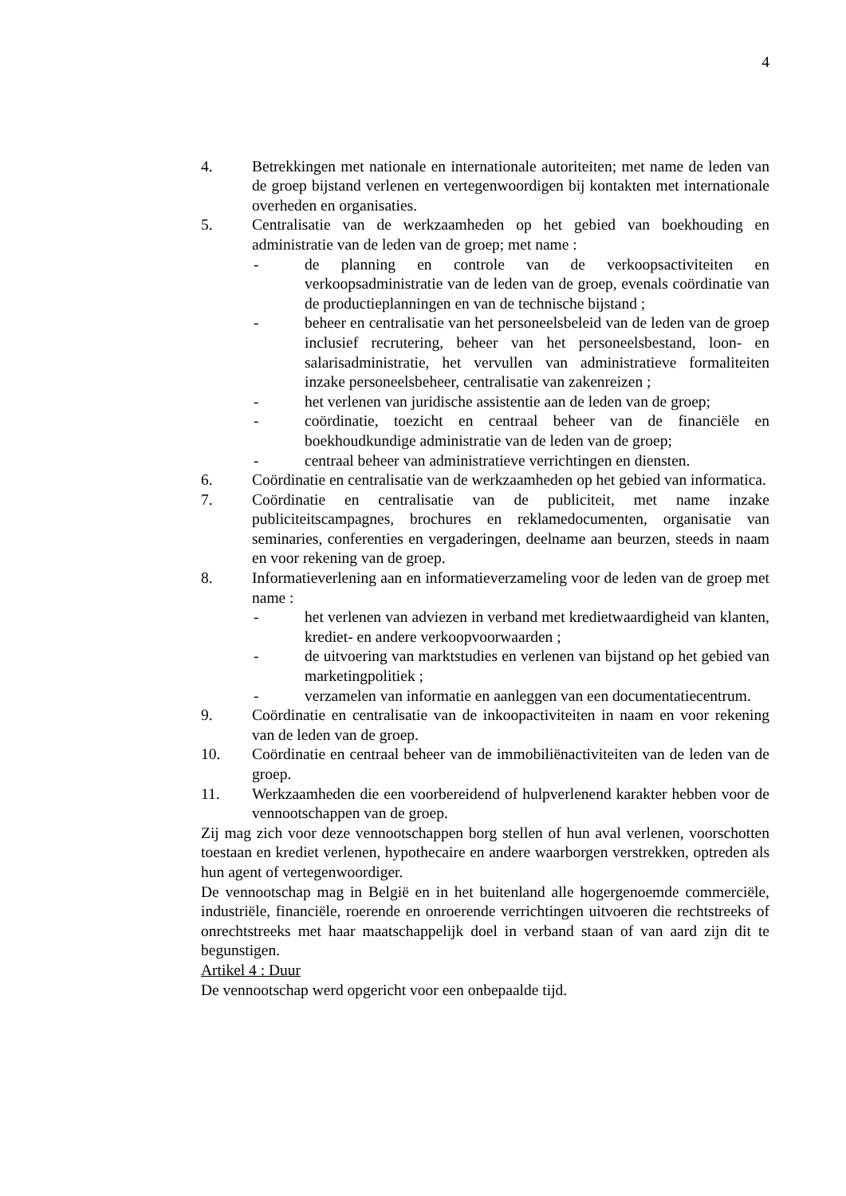4
4. Betrekkingen met nationale en internationale autoriteiten; met name de leden van de groep bijstand verlenen en vertegenwoordigen bij kontakten met internationale overheden en organisaties.
5. Centralisatie van de werkzaamheden op het gebied van boekhouding en administratie van de leden van de groep; met name :
- de planning en controle van de verkoopsactiviteiten en verkoopsadministratie van de leden van de groep, evenals coördinatie van de productieplanningen en van de technische bijstand ;
- beheer en centralisatie van het personeelsbeleid van de leden van de groep inclusief recrutering, beheer van het personeelsbestand, loon- en salarisadministratie, het vervullen van administratieve formaliteiten inzake personeelsbeheer, centralisatie van zakenreizen ;
- het verlenen van juridische assistentie aan de leden van de groep;
- coördinatie, toezicht en centraal beheer van de financiële en boekhoudkundige administratie van de leden van de groep;
- centraal beheer van administratieve verrichtingen en diensten.
6. Coördinatie en centralisatie van de werkzaamheden op het gebied van informatica.
7. Coördinatie en centralisatie van de publiciteit, met name inzake publiciteitscampagnes, brochures en reklamedocumenten, organisatie van seminaries, conferenties en vergaderingen, deelname aan beurzen, steeds in naam en voor rekening van de groep.
8. Informatieverlening aan en informatieverzameling voor de leden van de groep met name :
- het verlenen van adviezen in verband met kredietwaardigheid van klanten, krediet- en andere verkoopvoorwaarden ;
- de uitvoering van marktstudies en verlenen van bijstand op het gebied van marketingpolitiek ;
- verzamelen van informatie en aanleggen van een documentatiecentrum.
9. Coördinatie en centralisatie van de inkoopactiviteiten in naam en voor rekening van de leden van de groep.
10. Coördinatie en centraal beheer van de immobiliënactiviteiten van de leden van de groep.
11. Werkzaamheden die een voorbereidend of hulpverlenend karakter hebben voor de vennootschappen van de groep.
Zij mag zich voor deze vennootschappen borg stellen of hun aval verlenen, voorschotten toestaan en krediet verlenen, hypothecaire en andere waarborgen verstrekken, optreden als hun agent of vertegenwoordiger.
De vennootschap mag in België en in het buitenland alle hogergenoemde commerciële, industriële, financiële, roerende en onroerende verrichtingen uitvoeren die rechtstreeks of onrechtstreeks met haar maatschappelijk doel in verband staan of van aard zijn dit te begunstigen.
Artikel 4 : Duur
De vennootschap werd opgericht voor een onbepaalde tijd.